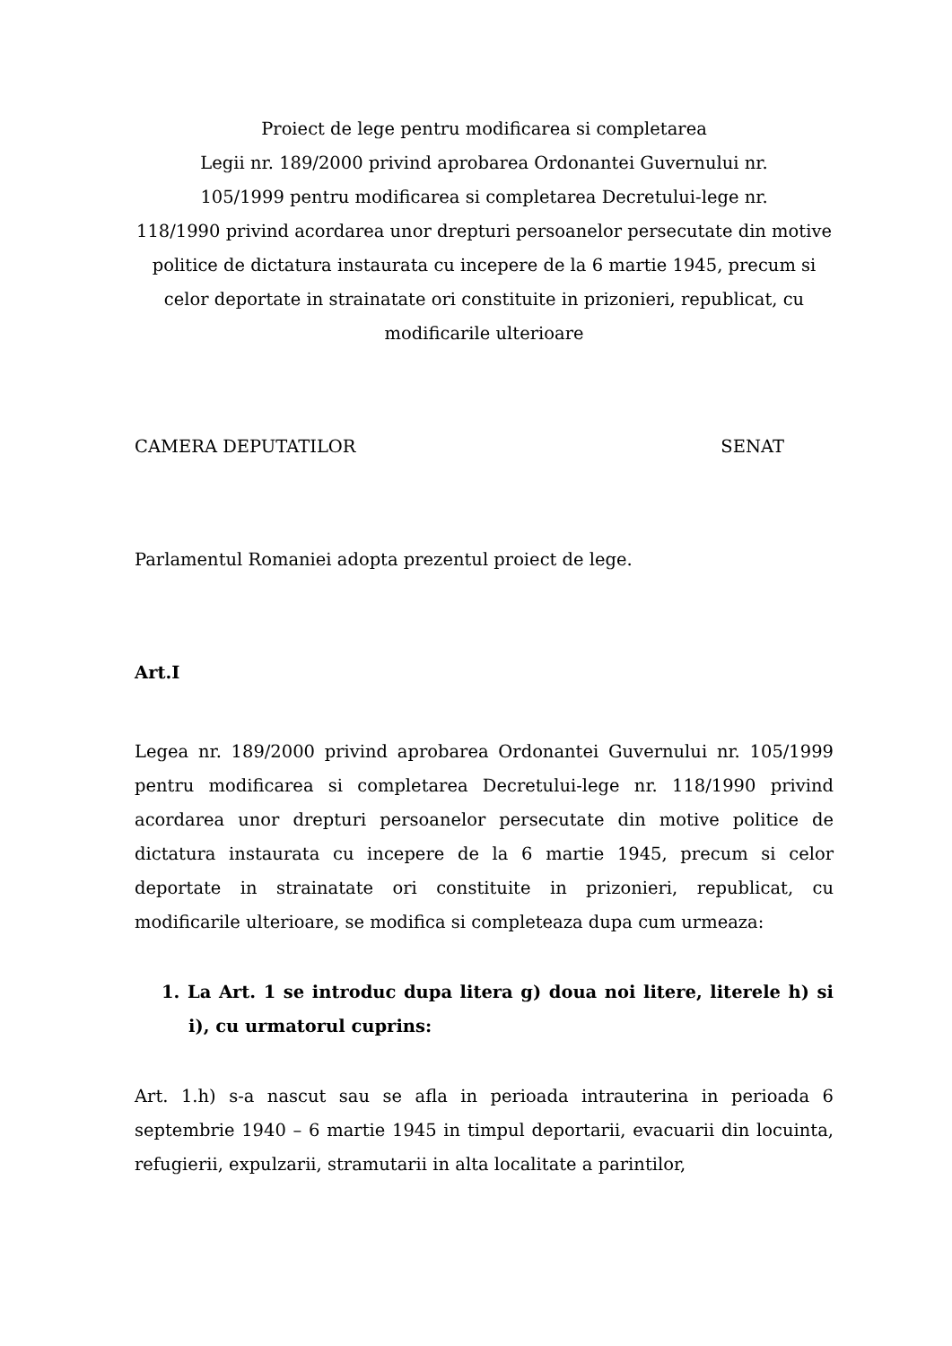Proiect de lege pentru modificarea si completarea
Legii nr. 189/2000 privind aprobarea Ordonantei Guvernului nr.
105/1999 pentru modificarea si completarea Decretului-lege nr.
118/1990 privind acordarea unor drepturi persoanelor persecutate din motive politice de dictatura instaurata cu incepere de la 6 martie 1945, precum si celor deportate in strainatate ori constituite in prizonieri, republicat, cu modificarile ulterioare
CAMERA DEPUTATILOR SENAT
Parlamentul Romaniei adopta prezentul proiect de lege.
Art.I
Legea nr. 189/2000 privind aprobarea Ordonantei Guvernului nr. 105/1999 pentru modificarea si completarea Decretului-lege nr. 118/1990 privind acordarea unor drepturi persoanelor persecutate din motive politice de dictatura instaurata cu incepere de la 6 martie 1945, precum si celor deportate in strainatate ori constituite in prizonieri, republicat, cu modificarile ulterioare, se modifica si completeaza dupa cum urmeaza:
1. La Art. 1 se introduc dupa litera g) doua noi litere, literele h) si i), cu urmatorul cuprins:
Art. 1.h) s-a nascut sau se afla in perioada intrauterina in perioada 6 septembrie 1940 – 6 martie 1945 in timpul deportarii, evacuarii din locuinta, refugierii, expulzarii, stramutarii in alta localitate a parintilor,